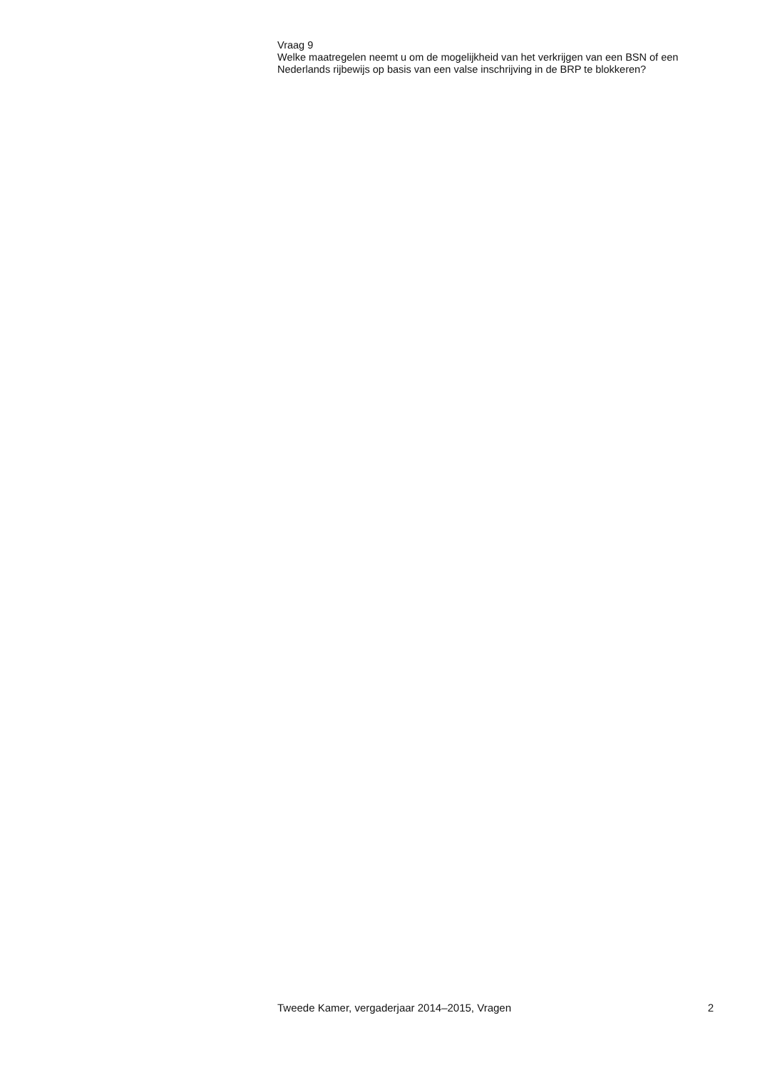Vraag 9
Welke maatregelen neemt u om de mogelijkheid van het verkrijgen van een BSN of een Nederlands rijbewijs op basis van een valse inschrijving in de BRP te blokkeren?
Tweede Kamer, vergaderjaar 2014–2015, Vragen 2